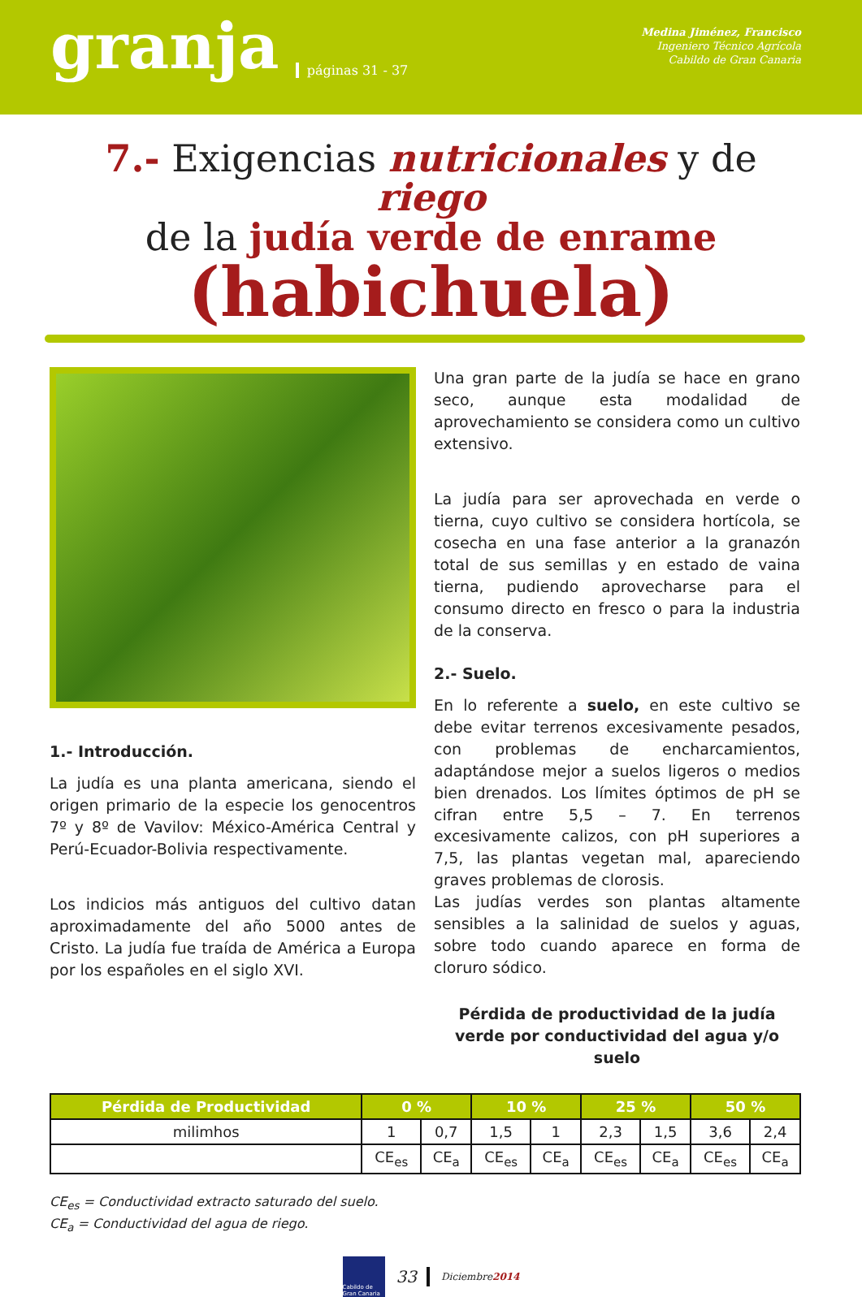granja páginas 31 - 37
Medina Jiménez, Francisco
Ingeniero Técnico Agrícola
Cabildo de Gran Canaria
7.- Exigencias nutricionales y de riego
de la judía verde de enrame
(habichuela)
1.- Introducción.
La judía es una planta americana, siendo el origen primario de la especie los genocentros 7º y 8º de Vavilov: México-América Central y Perú-Ecuador-Bolivia respectivamente.
Los indicios más antiguos del cultivo datan aproximadamente del año 5000 antes de Cristo. La judía fue traída de América a Europa por los españoles en el siglo XVI.
Una gran parte de la judía se hace en grano seco, aunque esta modalidad de aprovechamiento se considera como un cultivo extensivo.
La judía para ser aprovechada en verde o tierna, cuyo cultivo se considera hortícola, se cosecha en una fase anterior a la granazón total de sus semillas y en estado de vaina tierna, pudiendo aprovecharse para el consumo directo en fresco o para la industria de la conserva.
2.- Suelo.
En lo referente a suelo, en este cultivo se debe evitar terrenos excesivamente pesados, con problemas de encharcamientos, adaptándose mejor a suelos ligeros o medios bien drenados. Los límites óptimos de pH se cifran entre 5,5 – 7. En terrenos excesivamente calizos, con pH superiores a 7,5, las plantas vegetan mal, apareciendo graves problemas de clorosis.
Las judías verdes son plantas altamente sensibles a la salinidad de suelos y aguas, sobre todo cuando aparece en forma de cloruro sódico.
Pérdida de productividad de la judía verde por conductividad del agua y/o suelo
| Pérdida de Productividad | 0 % | | 10 % | | 25 % | | 50 % | |
| --- | --- | --- | --- | --- | --- | --- | --- | --- |
| milimhos | 1 | 0,7 | 1,5 | 1 | 2,3 | 1,5 | 3,6 | 2,4 |
| | CE<sub>es</sub> | CE<sub>a</sub> | CE<sub>es</sub> | CE<sub>a</sub> | CE<sub>es</sub> | CE<sub>a</sub> | CE<sub>es</sub> | CE<sub>a</sub> |
CE<sub>es</sub> = Conductividad extracto saturado del suelo.
CE<sub>a</sub> = Conductividad del agua de riego.
Cabildo de Gran Canaria
33 Diciembre2014